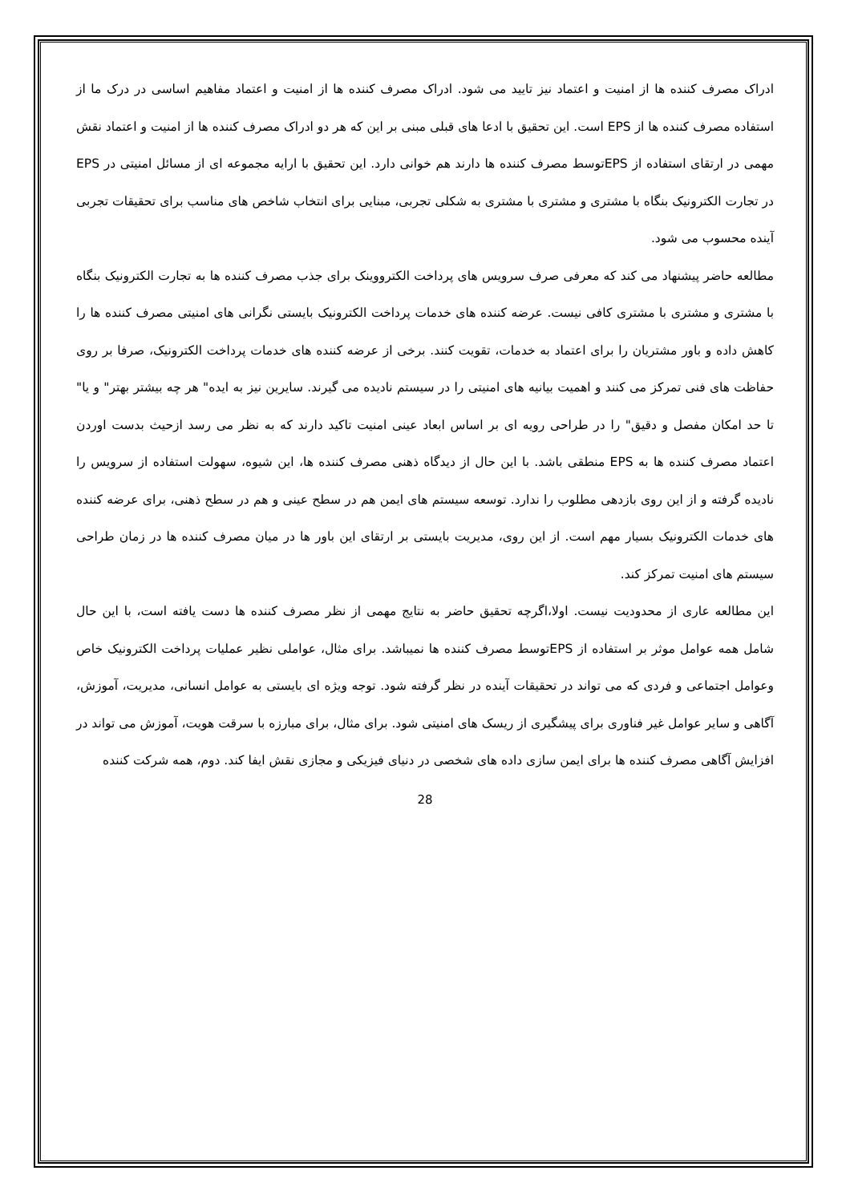ادراک مصرف کننده ها از امنیت و اعتماد نیز تایید می شود. ادراک مصرف کننده ها از امنیت و اعتماد مفاهیم اساسی در درک ما از استفاده مصرف کننده ها از EPS است. این تحقیق با ادعا های قبلی مبنی بر این که هر دو ادراک مصرف کننده ها از امنیت و اعتماد نقش مهمی در ارتقای استفاده از EPSتوسط مصرف کننده ها دارند هم خوانی دارد. این تحقیق با ارایه مجموعه ای از مسائل امنیتی در EPS در تجارت الکترونیک بنگاه با مشتری و مشتری با مشتری به شکلی تجربی، مبنایی برای انتخاب شاخص های مناسب برای تحقیقات تجربی آینده محسوب می شود.
مطالعه حاضر پیشنهاد می کند که معرفی صرف سرویس های پرداخت الکترووینک برای جذب مصرف کننده ها به تجارت الکترونیک بنگاه با مشتری و مشتری با مشتری کافی نیست. عرضه کننده های خدمات پرداخت الکترونیک بایستی نگرانی های امنیتی مصرف کننده ها را کاهش داده و باور مشتریان را برای اعتماد به خدمات، تقویت کنند. برخی از عرضه کننده های خدمات پرداخت الکترونیک، صرفا بر روی حفاظت های فنی تمرکز می کنند و اهمیت بیانیه های امنیتی را در سیستم نادیده می گیرند. سایرین نیز به ایده" هر چه بیشتر بهتر" و یا" تا حد امکان مفصل و دقیق" را در طراحی رویه ای بر اساس ابعاد عینی امنیت تاکید دارند که به نظر می رسد ازحیث بدست اوردن اعتماد مصرف کننده ها به EPS منطقی باشد. با این حال از دیدگاه ذهنی مصرف کننده ها، این شیوه، سهولت استفاده از سرویس را نادیده گرفته و از این روی بازدهی مطلوب را ندارد. توسعه سیستم های ایمن هم در سطح عینی و هم در سطح ذهنی، برای عرضه کننده های خدمات الکترونیک بسیار مهم است. از این روی، مدیریت بایستی بر ارتقای این باور ها در میان مصرف کننده ها در زمان طراحی سیستم های امنیت تمرکز کند.
این مطالعه عاری از محدودیت نیست. اولا،اگرچه تحقیق حاضر به نتایج مهمی از نظر مصرف کننده ها دست یافته است، با این حال شامل همه عوامل موثر بر استفاده از EPSتوسط مصرف کننده ها نمیباشد. برای مثال، عواملی نظیر عملیات پرداخت الکترونیک خاص وعوامل اجتماعی و فردی که می تواند در تحقیقات آینده در نظر گرفته شود. توجه ویژه ای بایستی به عوامل انسانی، مدیریت، آموزش، آگاهی و سایر عوامل غیر فناوری برای پیشگیری از ریسک های امنیتی شود. برای مثال، برای مبارزه با سرقت هویت، آموزش می تواند در افزایش آگاهی مصرف کننده ها برای ایمن سازی داده های شخصی در دنیای فیزیکی و مجازی نقش ایفا کند. دوم، همه شرکت کننده
28